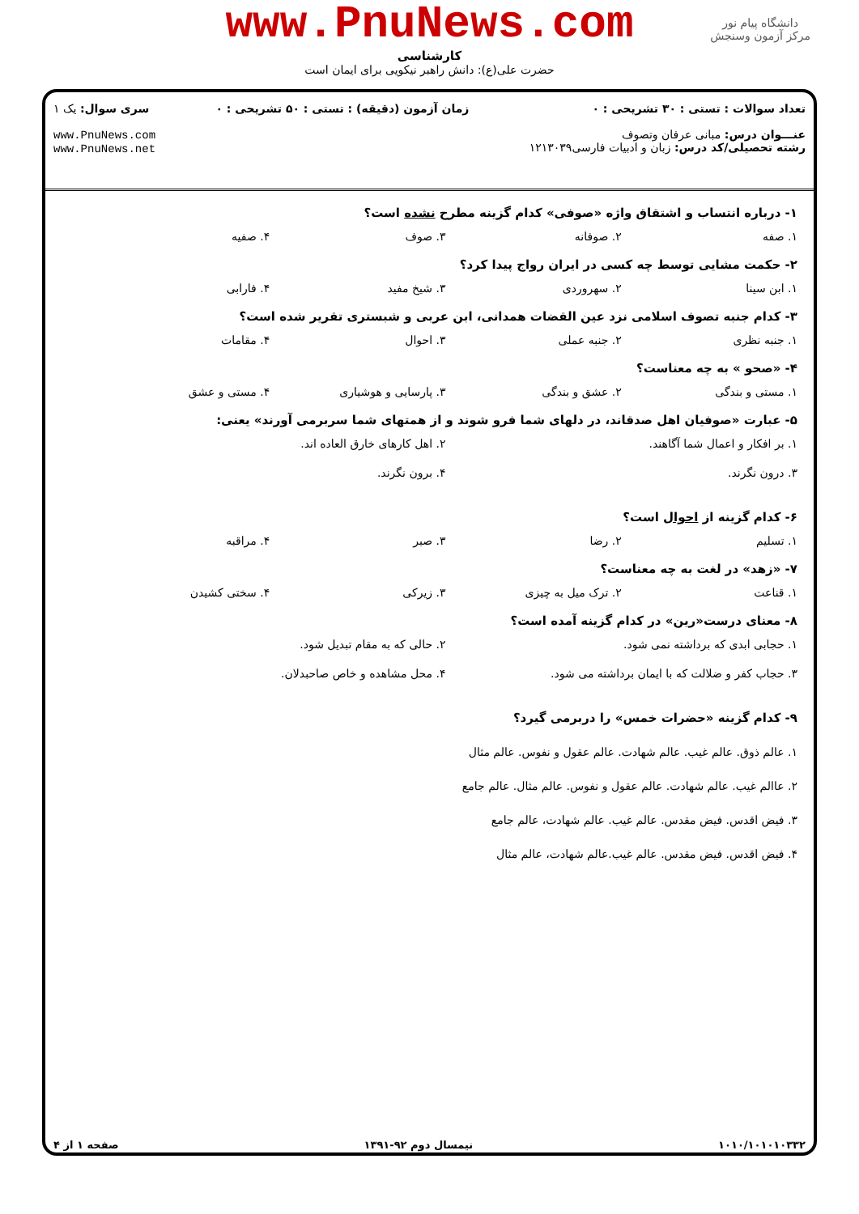دانشگاه پیام نور
مرکز آزمون وسنجش
www.PnuNews.com
کارشناسی
حضرت علی(ع): دانش راهبر نیکویی برای ایمان است
تعداد سوالات : تستی : ۳۰ تشریحی : ۰
عنـــوان درس: مبانی عرفان وتصوف
رشته تحصیلی/کد درس: زبان و ادبیات فارسی۱۲۱۳۰۳۹
زمان آزمون (دقیقه) : تستی : ۵۰ تشریحی : ۰
سری سوال: یک ۱
www.PnuNews.com
www.PnuNews.net
۱- درباره انتساب و اشتقاق واژه «صوفی» کدام گزینه مطرح نشده است؟
۱. صفه ۲. صوفانه ۳. صوف ۴. صفیه
۲- حکمت مشایی توسط چه کسی در ایران رواج پیدا کرد؟
۱. ابن سینا ۲. سهروردی ۳. شیخ مفید ۴. فارابی
۳- کدام جنبه تصوف اسلامی نزد عین القضات همدانی، ابن عربی و شبستری تقریر شده است؟
۱. جنبه نظری ۲. جنبه عملی ۳. احوال ۴. مقامات
۴- «صحو » به چه معناست؟
۱. مستی و بندگی ۲. عشق و بندگی ۳. پارسایی و هوشیاری ۴. مستی و عشق
۵- عبارت «صوفیان اهل صدقاند، در دلهای شما فرو شوند و از همتهای شما سربرمی آورند» یعنی:
۱. بر افکار و اعمال شما آگاهند. ۲. اهل کارهای خارق العاده اند. ۳. درون نگرند. ۴. برون نگرند.
۶- کدام گزینه از احوال است؟
۱. تسلیم ۲. رضا ۳. صبر ۴. مراقبه
۷- «زهد» در لغت به چه معناست؟
۱. قناعت ۲. ترک میل به چیزی ۳. زیرکی ۴. سختی کشیدن
۸- معنای درست«رین» در کدام گزینه آمده است؟
۱. حجابی ابدی که برداشته نمی شود. ۲. حالی که به مقام تبدیل شود. ۳. حجاب کفر و ضلالت که با ایمان برداشته می شود. ۴. محل مشاهده و خاص صاحبدلان.
۹- کدام گزینه «حضرات خمس» را دربرمی گیرد؟
۱. عالم ذوق. عالم غیب. عالم شهادت. عالم عقول و نفوس. عالم مثال
۲. عاالم غیب. عالم شهادت. عالم عقول و نفوس. عالم مثال. عالم جامع
۳. فیض اقدس. فیض مقدس. عالم غیب. عالم شهادت، عالم جامع
۴. فیض اقدس. فیض مقدس. عالم غیب.عالم شهادت، عالم مثال
۱۰۱۰/۱۰۱۰۱۰۳۳۲ نیمسال دوم ۹۲-۱۳۹۱ صفحه ۱ از ۴